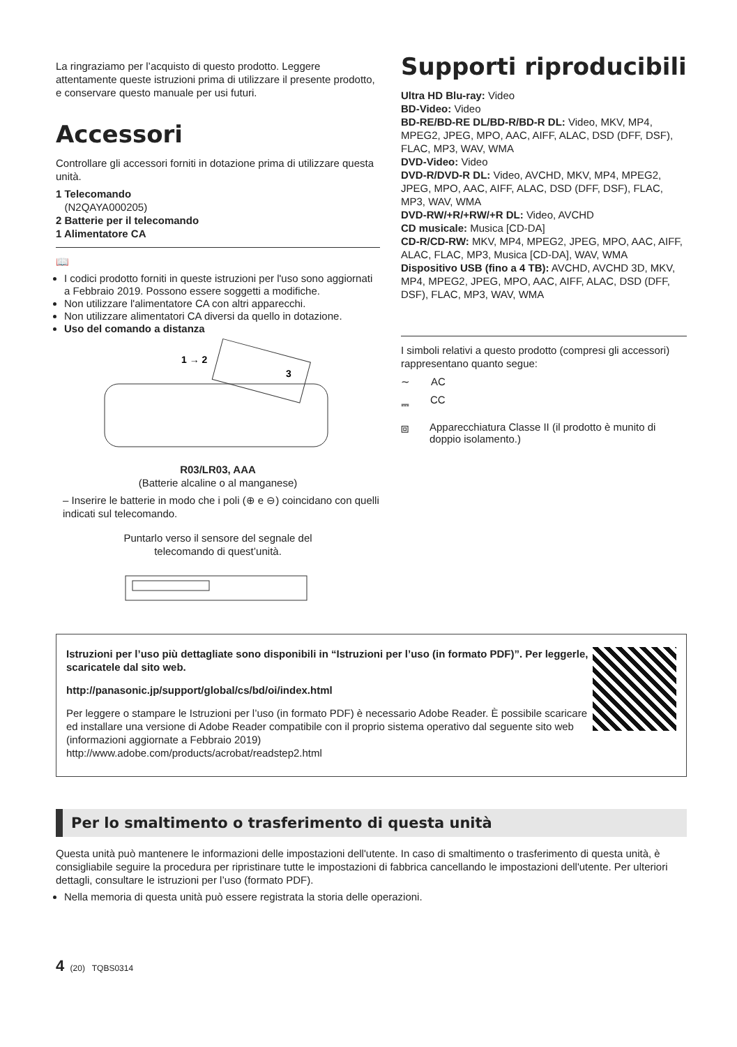La ringraziamo per l’acquisto di questo prodotto. Leggere attentamente queste istruzioni prima di utilizzare il presente prodotto, e conservare questo manuale per usi futuri.
Accessori
Controllare gli accessori forniti in dotazione prima di utilizzare questa unità.
1 Telecomando
(N2QAYA000205)
2 Batterie per il telecomando
1 Alimentatore CA
📖
I codici prodotto forniti in queste istruzioni per l'uso sono aggiornati a Febbraio 2019. Possono essere soggetti a modifiche.
Non utilizzare l'alimentatore CA con altri apparecchi.
Non utilizzare alimentatori CA diversi da quello in dotazione.
Uso del comando a distanza
1 → 2
3
R03/LR03, AAA
(Batterie alcaline o al manganese)
– Inserire le batterie in modo che i poli (⊕ e ⊖) coincidano con quelli indicati sul telecomando.
Puntarlo verso il sensore del segnale del
telecomando di quest’unità.
Supporti riproducibili
Ultra HD Blu-ray: Video
BD-Video: Video
BD-RE/BD-RE DL/BD-R/BD-R DL: Video, MKV, MP4, MPEG2, JPEG, MPO, AAC, AIFF, ALAC, DSD (DFF, DSF), FLAC, MP3, WAV, WMA
DVD-Video: Video
DVD-R/DVD-R DL: Video, AVCHD, MKV, MP4, MPEG2, JPEG, MPO, AAC, AIFF, ALAC, DSD (DFF, DSF), FLAC, MP3, WAV, WMA
DVD-RW/+R/+RW/+R DL: Video, AVCHD
CD musicale: Musica [CD-DA]
CD-R/CD-RW: MKV, MP4, MPEG2, JPEG, MPO, AAC, AIFF, ALAC, FLAC, MP3, Musica [CD-DA], WAV, WMA
Dispositivo USB (fino a 4 TB): AVCHD, AVCHD 3D, MKV, MP4, MPEG2, JPEG, MPO, AAC, AIFF, ALAC, DSD (DFF, DSF), FLAC, MP3, WAV, WMA
I simboli relativi a questo prodotto (compresi gli accessori) rappresentano quanto segue:
∼ AC
⎓ CC
⧈ Apparecchiatura Classe II (il prodotto è munito di doppio isolamento.)
Istruzioni per l’uso più dettagliate sono disponibili in “Istruzioni per l’uso (in formato PDF)”. Per leggerle, scaricatele dal sito web.
http://panasonic.jp/support/global/cs/bd/oi/index.html
Per leggere o stampare le Istruzioni per l’uso (in formato PDF) è necessario Adobe Reader. È possibile scaricare ed installare una versione di Adobe Reader compatibile con il proprio sistema operativo dal seguente sito web (informazioni aggiornate a Febbraio 2019)
http://www.adobe.com/products/acrobat/readstep2.html
Per lo smaltimento o trasferimento di questa unità
Questa unità può mantenere le informazioni delle impostazioni dell'utente. In caso di smaltimento o trasferimento di questa unità, è consigliabile seguire la procedura per ripristinare tutte le impostazioni di fabbrica cancellando le impostazioni dell'utente. Per ulteriori dettagli, consultare le istruzioni per l’uso (formato PDF).
Nella memoria di questa unità può essere registrata la storia delle operazioni.
4 (20) TQBS0314